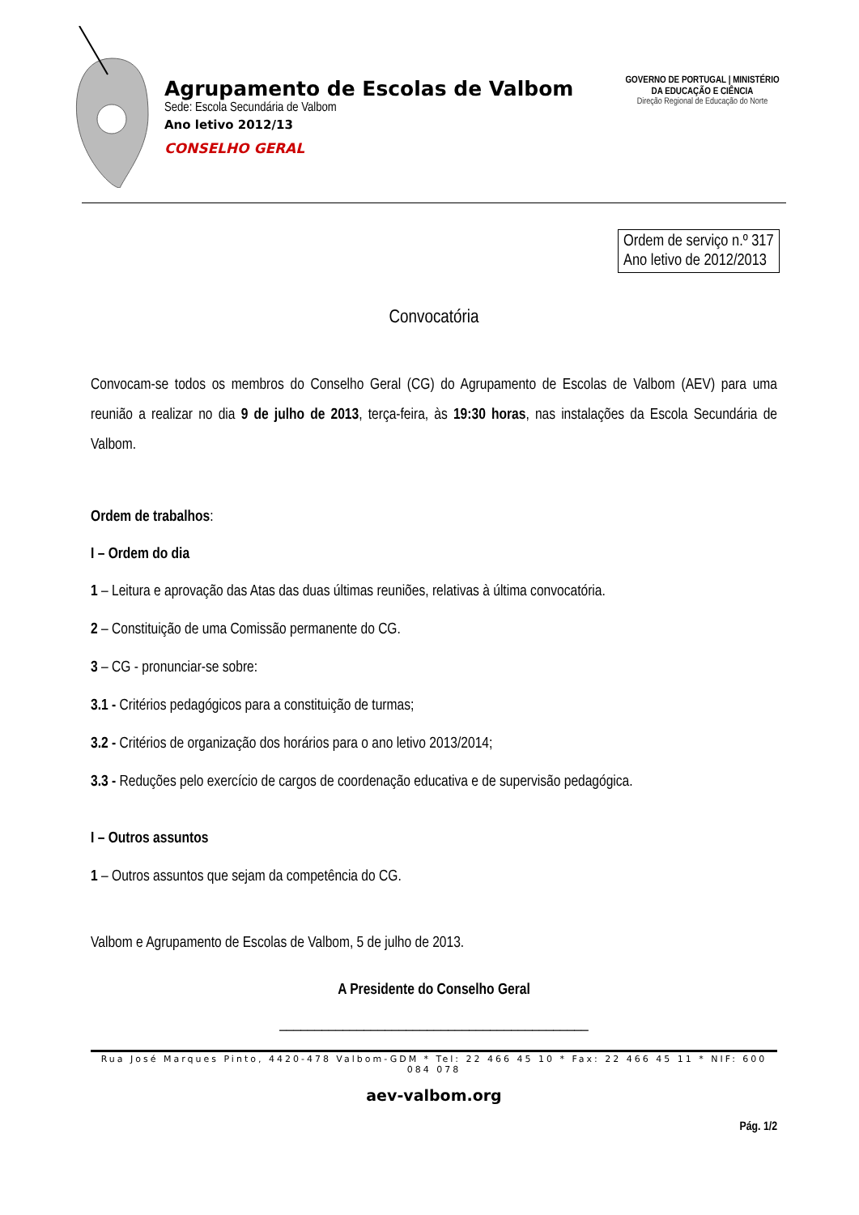Agrupamento de Escolas de Valbom
Sede: Escola Secundária de Valbom
Ano letivo 2012/13
CONSELHO GERAL
GOVERNO DE PORTUGAL | MINISTÉRIO DA EDUCAÇÃO E CIÊNCIA
Direção Regional de Educação do Norte
Ordem de serviço n.º 317
Ano letivo de 2012/2013
Convocatória
Convocam-se todos os membros do Conselho Geral (CG) do Agrupamento de Escolas de Valbom (AEV) para uma reunião a realizar no dia 9 de julho de 2013, terça-feira, às 19:30 horas, nas instalações da Escola Secundária de Valbom.
Ordem de trabalhos:
I – Ordem do dia
1 – Leitura e aprovação das Atas das duas últimas reuniões, relativas à última convocatória.
2 – Constituição de uma Comissão permanente do CG.
3 – CG - pronunciar-se sobre:
3.1 - Critérios pedagógicos para a constituição de turmas;
3.2 - Critérios de organização dos horários para o ano letivo 2013/2014;
3.3 - Reduções pelo exercício de cargos de coordenação educativa e de supervisão pedagógica.
I – Outros assuntos
1 – Outros assuntos que sejam da competência do CG.
Valbom e Agrupamento de Escolas de Valbom, 5 de julho de 2013.
A Presidente do Conselho Geral
____________________________________________
Rua José Marques Pinto, 4420-478 Valbom-GDM * Tel: 22 466 45 10 * Fax: 22 466 45 11 * NIF: 600 084 078
aev-valbom.org
Pág. 1/2